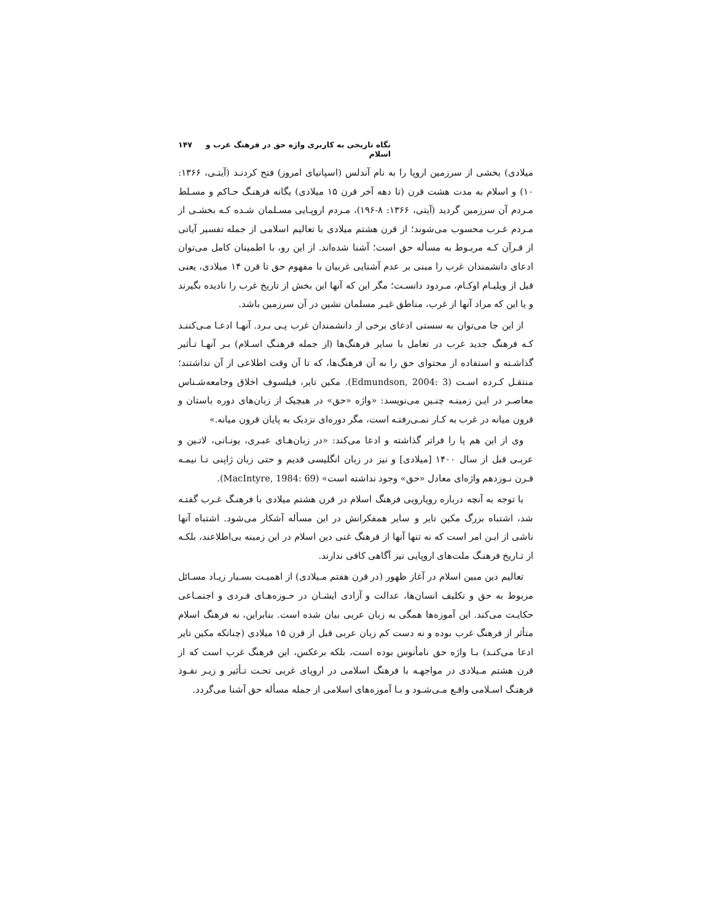نگاه تاریخی به کاربری واژه حق در فرهنگ غرب و اسلام ۱۴۷
میلادی) بخشی از سرزمین اروپا را به نام آندلس (اسپانیای امروز) فتح کردنـد (آیتـی، ۱۳۶۶: ۱۰) و اسلام به مدت هشت قرن (تا دهه آخر قرن ۱۵ میلادی) یگانه فرهنـگ حـاکم و مسـلط مـردم آن سرزمین گردید (آیتی، ۱۳۶۶: ۸-۱۹۶)، مـردم اروپـایی مسـلمان شـده کـه بخشـی از مـردم غـرب محسوب می‌شوند؛ از قرن هشتم میلادی با تعالیم اسلامی از جمله تفسیر آیاتی از قـرآن کـه مربـوط به مسأله حق است؛ آشنا شده‌اند. از این رو، با اطمینان کامل می‌توان ادعای دانشمندان غرب را مبنی بر عدم آشنایی غربیان با مفهوم حق تا قرن ۱۴ میلادی، یعنی قبل از ویلیـام اوکـام، مـردود دانسـت؛ مگر این که آنها این بخش از تاریخ غرب را نادیده بگیرند و یا این که مراد آنها از غرب، مناطق غیـر مسلمان نشین در آن سرزمین باشد.
از این جا می‌توان به سستی ادعای برخی از دانشمندان غرب پـی بـرد. آنهـا ادعـا مـی‌کننـد کـه فرهنگ جدید غرب در تعامل با سایر فرهنگ‌ها (از جمله فرهنـگ اسـلام) بـر آنهـا تـأثیر گذاشـته و استفاده از محتوای حق را به آن فرهنگ‌ها، که تا آن وقت اطلاعی از آن نداشتند؛ منتقـل کـرده اسـت (Edmundson, 2004: 3). مکین تایر، فیلسوف اخلاق وجامعه‌شـناس معاصـر در ایـن زمینـه چنـین می‌نویسد: «واژه «حق» در هیچیک از زبان‌های دوره باستان و قرون میانه در غرب به کـار نمـی‌رفتـه است، مگر دوره‌ای نزدیک به پایان قرون میانه.»
وی از این هم پا را فراتر گذاشته و ادعا می‌کند: «در زبان‌هـای عبـری، یونـانی، لاتـین و عربـی قبل از سال ۱۴۰۰ [میلادی] و نیز در زبان انگلیسی قدیم و حتی زبان ژاپنی تـا نیمـه قـرن نـوزدهم واژه‌ای معادل «حق» وجود نداشته است» (MacIntyre, 1984: 69).
با توجه به آنچه درباره رویارویی فرهنگ اسلام در قرن هشتم میلادی با فرهنـگ غـرب گفتـه شد، اشتباه بزرگ مکین تایر و سایر همفکرانش در این مسأله آشکار می‌شود. اشتباه آنها ناشی از ایـن امر است که نه تنها آنها از فرهنگ غنی دین اسلام در این زمینه بی‌اطلاعند، بلکـه از تـاریخ فرهنـگ ملت‌های اروپایی نیز آگاهی کافی ندارند.
تعالیم دین مبین اسلام در آغاز ظهور (در قرن هفتم مـیلادی) از اهمیـت بسـیار زیـاد مسـائل مربوط به حق و تکلیف انسان‌ها، عدالت و آزادی ایشـان در حـوزه‌هـای فـردی و اجتمـاعی حکایـت می‌کند. این آموزه‌ها همگی به زبان عربی بیان شده است. بنابراین، نه فرهنگ اسلام متأثر از فرهنگ غرب بوده و نه دست کم زبان عربی قبل از قرن ۱۵ میلادی (چنانکه مکین تایر ادعا می‌کنـد) بـا واژه حق نامأنوس بوده است، بلکه برعکس، این فرهنگ غرب است که از قرن هشتم مـیلادی در مواجهـه با فرهنگ اسلامی در اروپای غربی تحـت تـأثیر و زیـر نفـوذ فرهنـگ اسـلامی واقـع مـی‌شـود و بـا آموزه‌های اسلامی از جمله مسأله حق آشنا می‌گردد.